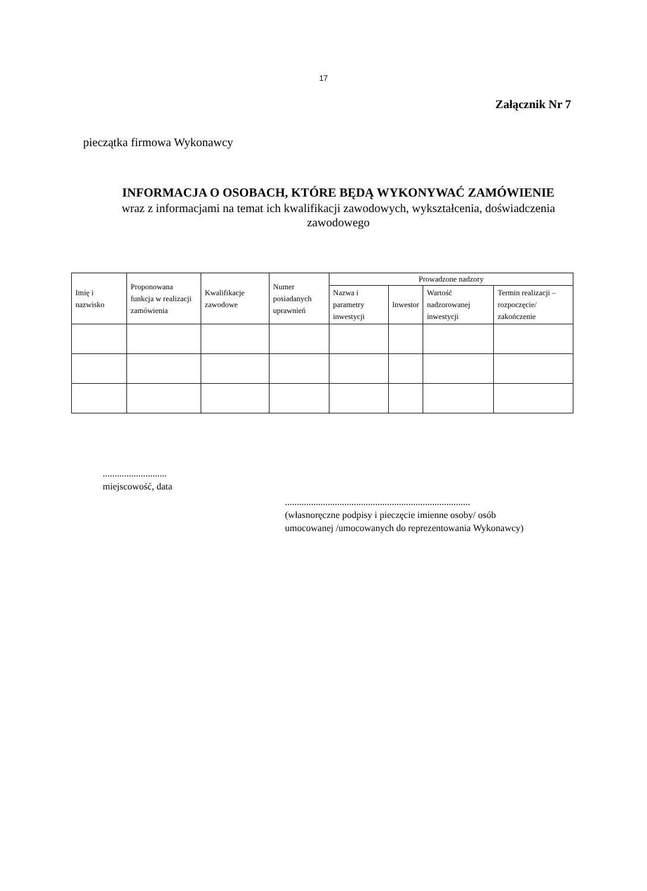17
Załącznik Nr 7
pieczątka firmowa Wykonawcy
INFORMACJA O OSOBACH, KTÓRE BĘDĄ WYKONYWAĆ ZAMÓWIENIE
wraz z informacjami na temat ich kwalifikacji zawodowych, wykształcenia, doświadczenia zawodowego
| Imię i nazwisko | Proponowana funkcja w realizacji zamówienia | Kwalifikacje zawodowe | Numer posiadanych uprawnień | Prowadzone nadzory | | | |
| --- | --- | --- | --- | --- | --- | --- | --- |
| | | | | Nazwa i parametry inwestycji | Inwestor | Wartość nadzorowanej inwestycji | Termin realizacji – rozpoczęcie/ zakończenie |
...........................
miejscowość, data
..............................................................................
(własnoręczne podpisy i pieczęcie imienne osoby/ osób
umocowanej /umocowanych do reprezentowania Wykonawcy)